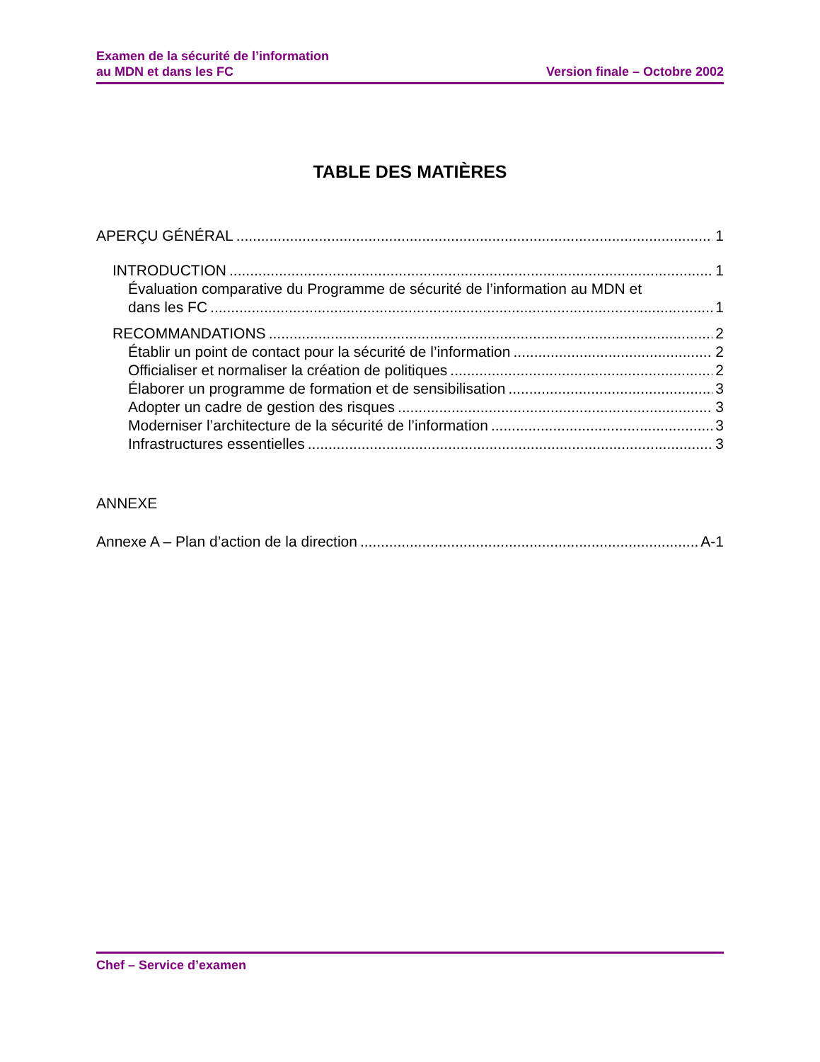Examen de la sécurité de l’information
au MDN et dans les FC
Version finale – Octobre 2002
TABLE DES MATIÈRES
APERÇU GÉNÉRAL 1
INTRODUCTION 1
Évaluation comparative du Programme de sécurité de l’information au MDN et
dans les FC 1
RECOMMANDATIONS 2
Établir un point de contact pour la sécurité de l’information 2
Officialiser et normaliser la création de politiques 2
Élaborer un programme de formation et de sensibilisation 3
Adopter un cadre de gestion des risques 3
Moderniser l’architecture de la sécurité de l’information 3
Infrastructures essentielles 3
ANNEXE
Annexe A – Plan d’action de la direction A-1
Chef – Service d’examen